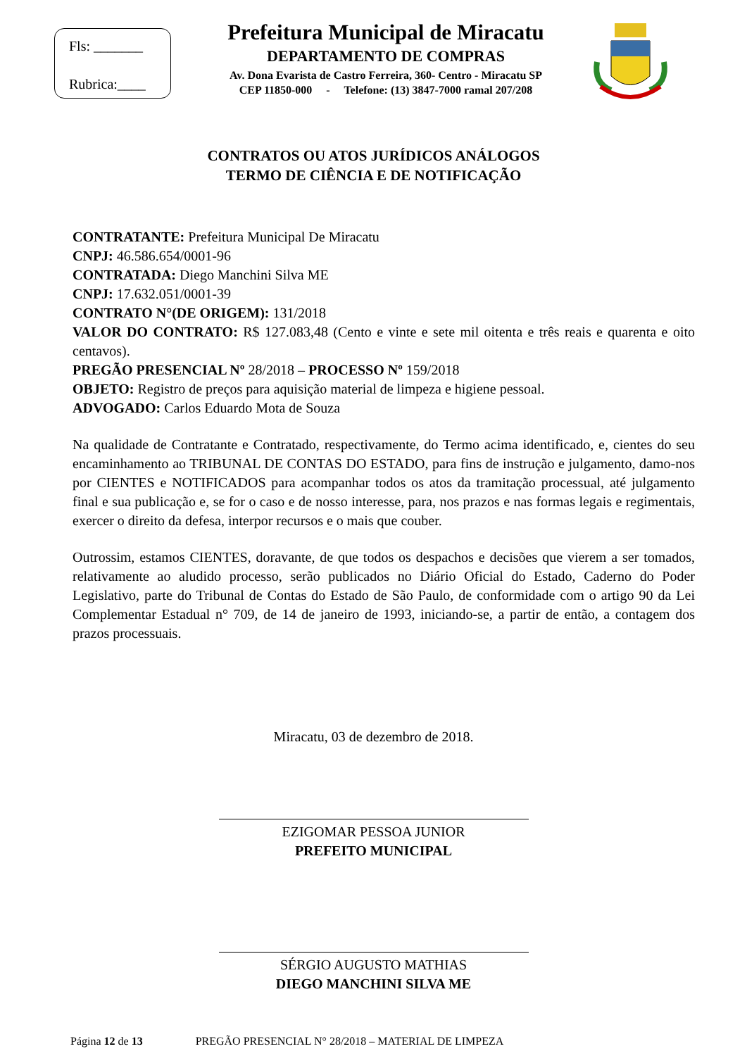Fls: _______
Rubrica:____
Prefeitura Municipal de Miracatu
DEPARTAMENTO DE COMPRAS
Av. Dona Evarista de Castro Ferreira, 360- Centro - Miracatu SP
CEP 11850-000 - Telefone: (13) 3847-7000 ramal 207/208
CONTRATOS OU ATOS JURÍDICOS ANÁLOGOS
TERMO DE CIÊNCIA E DE NOTIFICAÇÃO
CONTRATANTE: Prefeitura Municipal De Miracatu
CNPJ: 46.586.654/0001-96
CONTRATADA: Diego Manchini Silva ME
CNPJ: 17.632.051/0001-39
CONTRATO N°(DE ORIGEM): 131/2018
VALOR DO CONTRATO: R$ 127.083,48 (Cento e vinte e sete mil oitenta e três reais e quarenta e oito centavos).
PREGÃO PRESENCIAL Nº 28/2018 – PROCESSO Nº 159/2018
OBJETO: Registro de preços para aquisição material de limpeza e higiene pessoal.
ADVOGADO: Carlos Eduardo Mota de Souza
Na qualidade de Contratante e Contratado, respectivamente, do Termo acima identificado, e, cientes do seu encaminhamento ao TRIBUNAL DE CONTAS DO ESTADO, para fins de instrução e julgamento, damo-nos por CIENTES e NOTIFICADOS para acompanhar todos os atos da tramitação processual, até julgamento final e sua publicação e, se for o caso e de nosso interesse, para, nos prazos e nas formas legais e regimentais, exercer o direito da defesa, interpor recursos e o mais que couber.
Outrossim, estamos CIENTES, doravante, de que todos os despachos e decisões que vierem a ser tomados, relativamente ao aludido processo, serão publicados no Diário Oficial do Estado, Caderno do Poder Legislativo, parte do Tribunal de Contas do Estado de São Paulo, de conformidade com o artigo 90 da Lei Complementar Estadual n° 709, de 14 de janeiro de 1993, iniciando-se, a partir de então, a contagem dos prazos processuais.
Miracatu, 03 de dezembro de 2018.
EZIGOMAR PESSOA JUNIOR
PREFEITO MUNICIPAL
SÉRGIO AUGUSTO MATHIAS
DIEGO MANCHINI SILVA ME
Página 12 de 13 PREGÃO PRESENCIAL N° 28/2018 – MATERIAL DE LIMPEZA